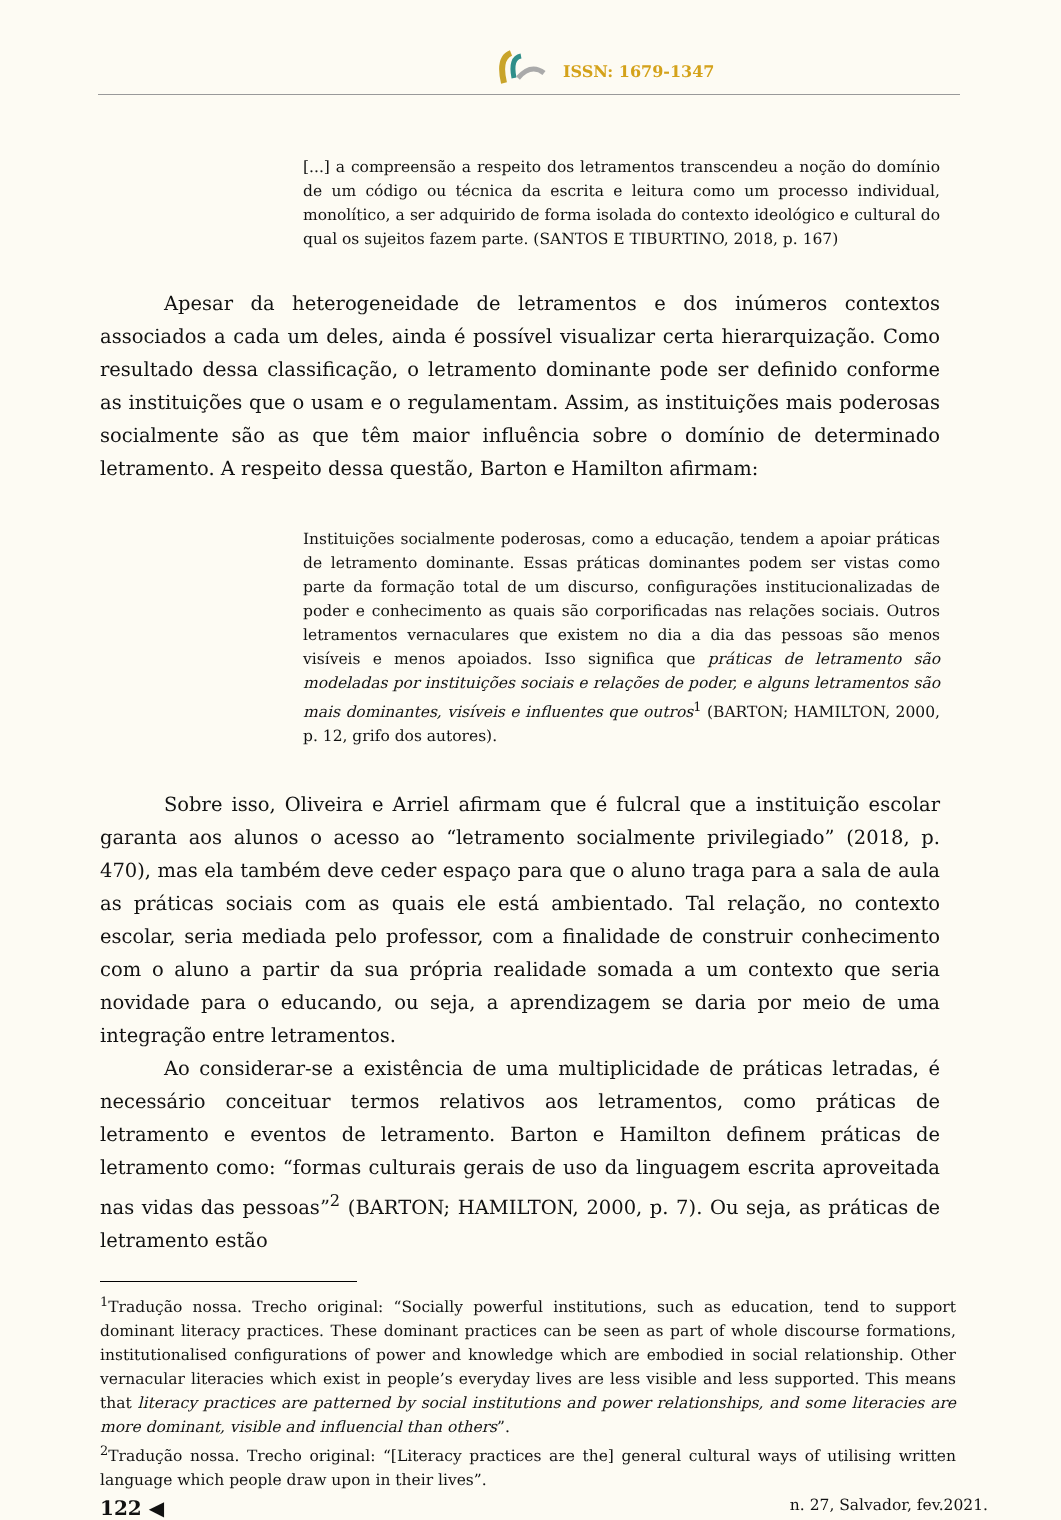ISSN: 1679-1347
[...] a compreensão a respeito dos letramentos transcendeu a noção do domínio de um código ou técnica da escrita e leitura como um processo individual, monolítico, a ser adquirido de forma isolada do contexto ideológico e cultural do qual os sujeitos fazem parte. (SANTOS E TIBURTINO, 2018, p. 167)
Apesar da heterogeneidade de letramentos e dos inúmeros contextos associados a cada um deles, ainda é possível visualizar certa hierarquização. Como resultado dessa classificação, o letramento dominante pode ser definido conforme as instituições que o usam e o regulamentam. Assim, as instituições mais poderosas socialmente são as que têm maior influência sobre o domínio de determinado letramento. A respeito dessa questão, Barton e Hamilton afirmam:
Instituições socialmente poderosas, como a educação, tendem a apoiar práticas de letramento dominante. Essas práticas dominantes podem ser vistas como parte da formação total de um discurso, configurações institucionalizadas de poder e conhecimento as quais são corporificadas nas relações sociais. Outros letramentos vernaculares que existem no dia a dia das pessoas são menos visíveis e menos apoiados. Isso significa que práticas de letramento são modeladas por instituições sociais e relações de poder, e alguns letramentos são mais dominantes, visíveis e influentes que outros<sup>1</sup> (BARTON; HAMILTON, 2000, p. 12, grifo dos autores).
Sobre isso, Oliveira e Arriel afirmam que é fulcral que a instituição escolar garanta aos alunos o acesso ao “letramento socialmente privilegiado” (2018, p. 470), mas ela também deve ceder espaço para que o aluno traga para a sala de aula as práticas sociais com as quais ele está ambientado. Tal relação, no contexto escolar, seria mediada pelo professor, com a finalidade de construir conhecimento com o aluno a partir da sua própria realidade somada a um contexto que seria novidade para o educando, ou seja, a aprendizagem se daria por meio de uma integração entre letramentos.
Ao considerar-se a existência de uma multiplicidade de práticas letradas, é necessário conceituar termos relativos aos letramentos, como práticas de letramento e eventos de letramento. Barton e Hamilton definem práticas de letramento como: “formas culturais gerais de uso da linguagem escrita aproveitada nas vidas das pessoas”<sup>2</sup> (BARTON; HAMILTON, 2000, p. 7). Ou seja, as práticas de letramento estão
<sup>1</sup> Tradução nossa. Trecho original: “Socially powerful institutions, such as education, tend to support dominant literacy practices. These dominant practices can be seen as part of whole discourse formations, institutionalised configurations of power and knowledge which are embodied in social relationship. Other vernacular literacies which exist in people’s everyday lives are less visible and less supported. This means that literacy practices are patterned by social institutions and power relationships, and some literacies are more dominant, visible and influencial than others”.
<sup>2</sup> Tradução nossa. Trecho original: “[Literacy practices are the] general cultural ways of utilising written language which people draw upon in their lives”.
122 ◀ n. 27, Salvador, fev.2021.